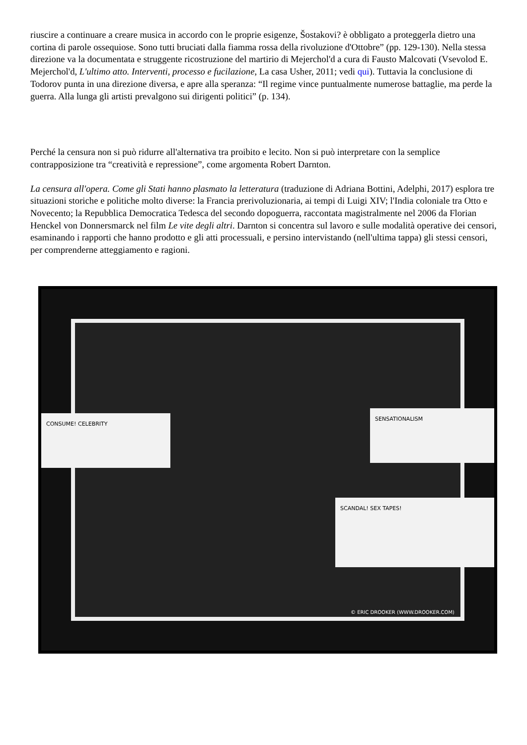riuscire a continuare a creare musica in accordo con le proprie esigenze, Šostakovi? è obbligato a proteggerla dietro una cortina di parole ossequiose. Sono tutti bruciati dalla fiamma rossa della rivoluzione d'Ottobre” (pp. 129-130). Nella stessa direzione va la documentata e struggente ricostruzione del martirio di Mejerchol'd a cura di Fausto Malcovati (Vsevolod E. Mejerchol'd, L'ultimo atto. Interventi, processo e fucilazione, La casa Usher, 2011; vedi qui). Tuttavia la conclusione di Todorov punta in una direzione diversa, e apre alla speranza: “Il regime vince puntualmente numerose battaglie, ma perde la guerra. Alla lunga gli artisti prevalgono sui dirigenti politici” (p. 134).
Perché la censura non si può ridurre all'alternativa tra proibito e lecito. Non si può interpretare con la semplice contrapposizione tra “creatività e repressione”, come argomenta Robert Darnton.
La censura all'opera. Come gli Stati hanno plasmato la letteratura (traduzione di Adriana Bottini, Adelphi, 2017) esplora tre situazioni storiche e politiche molto diverse: la Francia prerivoluzionaria, ai tempi di Luigi XIV; l'India coloniale tra Otto e Novecento; la Repubblica Democratica Tedesca del secondo dopoguerra, raccontata magistralmente nel 2006 da Florian Henckel von Donnersmarck nel film Le vite degli altri. Darnton si concentra sul lavoro e sulle modalità operative dei censori, esaminando i rapporti che hanno prodotto e gli atti processuali, e persino intervistando (nell'ultima tappa) gli stessi censori, per comprenderne atteggiamento e ragioni.
CONSUME! CELEBRITY
SENSATIONALISM
SCANDAL! SEX TAPES!
© ERIC DROOKER (WWW.DROOKER.COM)